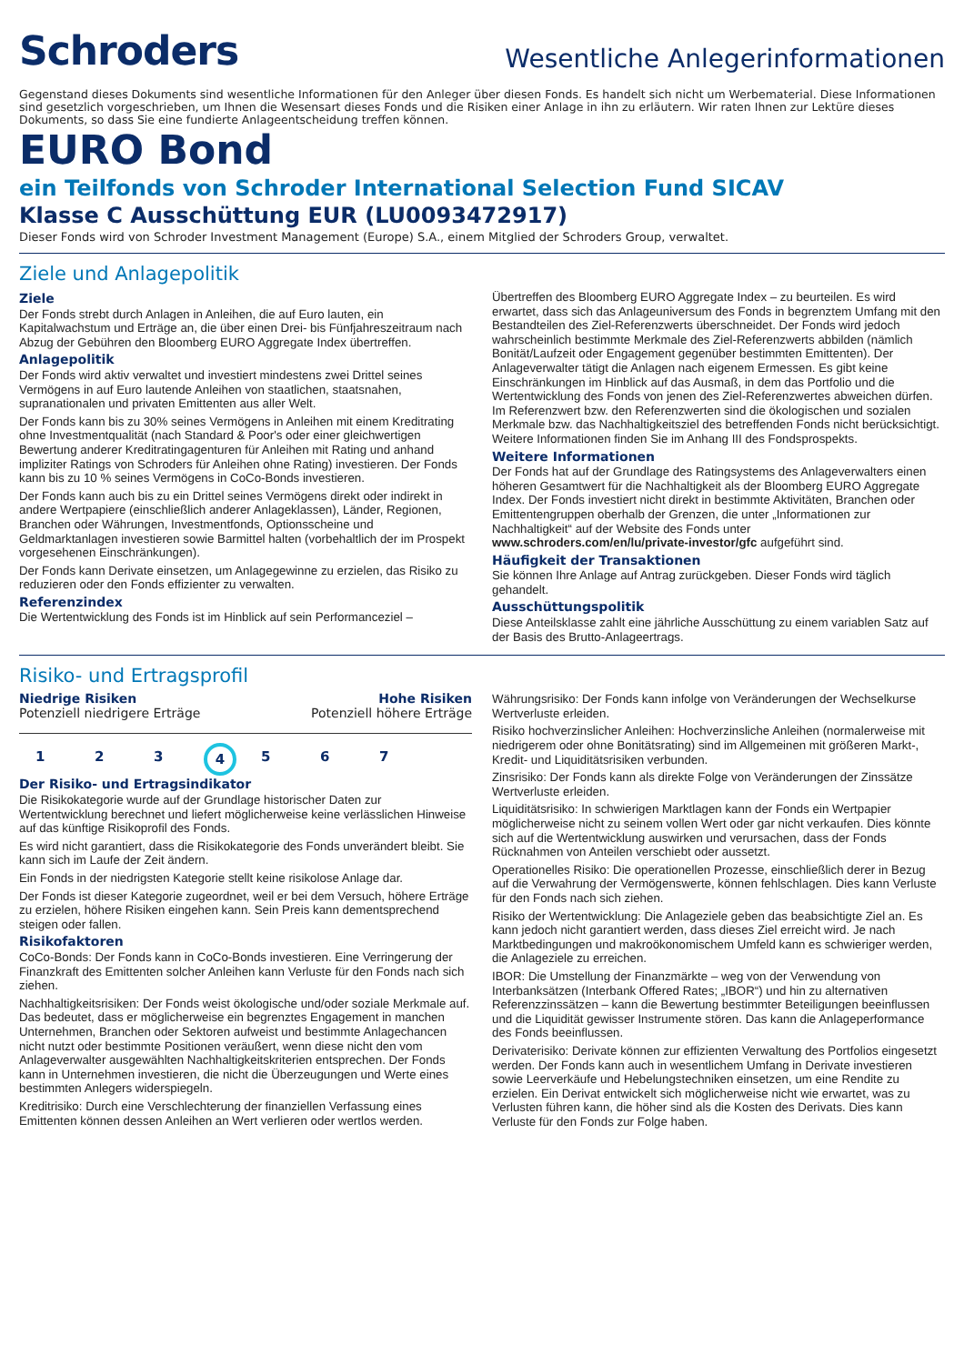Schroders
Wesentliche Anlegerinformationen
Gegenstand dieses Dokuments sind wesentliche Informationen für den Anleger über diesen Fonds. Es handelt sich nicht um Werbematerial. Diese Informationen sind gesetzlich vorgeschrieben, um Ihnen die Wesensart dieses Fonds und die Risiken einer Anlage in ihn zu erläutern. Wir raten Ihnen zur Lektüre dieses Dokuments, so dass Sie eine fundierte Anlageentscheidung treffen können.
EURO Bond
ein Teilfonds von Schroder International Selection Fund SICAV
Klasse C Ausschüttung EUR (LU0093472917)
Dieser Fonds wird von Schroder Investment Management (Europe) S.A., einem Mitglied der Schroders Group, verwaltet.
Ziele und Anlagepolitik
Ziele
Der Fonds strebt durch Anlagen in Anleihen, die auf Euro lauten, ein Kapitalwachstum und Erträge an, die über einen Drei- bis Fünfjahreszeitraum nach Abzug der Gebühren den Bloomberg EURO Aggregate Index übertreffen.
Anlagepolitik
Der Fonds wird aktiv verwaltet und investiert mindestens zwei Drittel seines Vermögens in auf Euro lautende Anleihen von staatlichen, staatsnahen, supranationalen und privaten Emittenten aus aller Welt.
Der Fonds kann bis zu 30% seines Vermögens in Anleihen mit einem Kreditrating ohne Investmentqualität (nach Standard & Poor's oder einer gleichwertigen Bewertung anderer Kreditratingagenturen für Anleihen mit Rating und anhand impliziter Ratings von Schroders für Anleihen ohne Rating) investieren. Der Fonds kann bis zu 10 % seines Vermögens in CoCo-Bonds investieren.
Der Fonds kann auch bis zu ein Drittel seines Vermögens direkt oder indirekt in andere Wertpapiere (einschließlich anderer Anlageklassen), Länder, Regionen, Branchen oder Währungen, Investmentfonds, Optionsscheine und Geldmarktanlagen investieren sowie Barmittel halten (vorbehaltlich der im Prospekt vorgesehenen Einschränkungen).
Der Fonds kann Derivate einsetzen, um Anlagegewinne zu erzielen, das Risiko zu reduzieren oder den Fonds effizienter zu verwalten.
Referenzindex
Die Wertentwicklung des Fonds ist im Hinblick auf sein Performanceziel –
Übertreffen des Bloomberg EURO Aggregate Index – zu beurteilen. Es wird erwartet, dass sich das Anlageuniversum des Fonds in begrenztem Umfang mit den Bestandteilen des Ziel-Referenzwerts überschneidet. Der Fonds wird jedoch wahrscheinlich bestimmte Merkmale des Ziel-Referenzwerts abbilden (nämlich Bonität/Laufzeit oder Engagement gegenüber bestimmten Emittenten). Der Anlageverwalter tätigt die Anlagen nach eigenem Ermessen. Es gibt keine Einschränkungen im Hinblick auf das Ausmaß, in dem das Portfolio und die Wertentwicklung des Fonds von jenen des Ziel-Referenzwertes abweichen dürfen. Im Referenzwert bzw. den Referenzwerten sind die ökologischen und sozialen Merkmale bzw. das Nachhaltigkeitsziel des betreffenden Fonds nicht berücksichtigt. Weitere Informationen finden Sie im Anhang III des Fondsprospekts.
Weitere Informationen
Der Fonds hat auf der Grundlage des Ratingsystems des Anlageverwalters einen höheren Gesamtwert für die Nachhaltigkeit als der Bloomberg EURO Aggregate Index. Der Fonds investiert nicht direkt in bestimmte Aktivitäten, Branchen oder Emittentengruppen oberhalb der Grenzen, die unter „Informationen zur Nachhaltigkeit“ auf der Website des Fonds unter www.schroders.com/en/lu/private-investor/gfc aufgeführt sind.
Häufigkeit der Transaktionen
Sie können Ihre Anlage auf Antrag zurückgeben. Dieser Fonds wird täglich gehandelt.
Ausschüttungspolitik
Diese Anteilsklasse zahlt eine jährliche Ausschüttung zu einem variablen Satz auf der Basis des Brutto-Anlageertrags.
Risiko- und Ertragsprofil
Niedrige Risiken Hohe Risiken
Potenziell niedrigere Erträge Potenziell höhere Erträge
1 2 3 4 5 6 7
Der Risiko- und Ertragsindikator
Die Risikokategorie wurde auf der Grundlage historischer Daten zur Wertentwicklung berechnet und liefert möglicherweise keine verlässlichen Hinweise auf das künftige Risikoprofil des Fonds.
Es wird nicht garantiert, dass die Risikokategorie des Fonds unverändert bleibt. Sie kann sich im Laufe der Zeit ändern.
Ein Fonds in der niedrigsten Kategorie stellt keine risikolose Anlage dar.
Der Fonds ist dieser Kategorie zugeordnet, weil er bei dem Versuch, höhere Erträge zu erzielen, höhere Risiken eingehen kann. Sein Preis kann dementsprechend steigen oder fallen.
Risikofaktoren
CoCo-Bonds: Der Fonds kann in CoCo-Bonds investieren. Eine Verringerung der Finanzkraft des Emittenten solcher Anleihen kann Verluste für den Fonds nach sich ziehen.
Nachhaltigkeitsrisiken: Der Fonds weist ökologische und/oder soziale Merkmale auf. Das bedeutet, dass er möglicherweise ein begrenztes Engagement in manchen Unternehmen, Branchen oder Sektoren aufweist und bestimmte Anlagechancen nicht nutzt oder bestimmte Positionen veräußert, wenn diese nicht den vom Anlageverwalter ausgewählten Nachhaltigkeitskriterien entsprechen. Der Fonds kann in Unternehmen investieren, die nicht die Überzeugungen und Werte eines bestimmten Anlegers widerspiegeln.
Kreditrisiko: Durch eine Verschlechterung der finanziellen Verfassung eines Emittenten können dessen Anleihen an Wert verlieren oder wertlos werden.
Währungsrisiko: Der Fonds kann infolge von Veränderungen der Wechselkurse Wertverluste erleiden.
Risiko hochverzinslicher Anleihen: Hochverzinsliche Anleihen (normalerweise mit niedrigerem oder ohne Bonitätsrating) sind im Allgemeinen mit größeren Markt-, Kredit- und Liquiditätsrisiken verbunden.
Zinsrisiko: Der Fonds kann als direkte Folge von Veränderungen der Zinssätze Wertverluste erleiden.
Liquiditätsrisiko: In schwierigen Marktlagen kann der Fonds ein Wertpapier möglicherweise nicht zu seinem vollen Wert oder gar nicht verkaufen. Dies könnte sich auf die Wertentwicklung auswirken und verursachen, dass der Fonds Rücknahmen von Anteilen verschiebt oder aussetzt.
Operationelles Risiko: Die operationellen Prozesse, einschließlich derer in Bezug auf die Verwahrung der Vermögenswerte, können fehlschlagen. Dies kann Verluste für den Fonds nach sich ziehen.
Risiko der Wertentwicklung: Die Anlageziele geben das beabsichtigte Ziel an. Es kann jedoch nicht garantiert werden, dass dieses Ziel erreicht wird. Je nach Marktbedingungen und makroökonomischem Umfeld kann es schwieriger werden, die Anlageziele zu erreichen.
IBOR: Die Umstellung der Finanzmärkte – weg von der Verwendung von Interbanksätzen (Interbank Offered Rates; „IBOR“) und hin zu alternativen Referenzzinssätzen – kann die Bewertung bestimmter Beteiligungen beeinflussen und die Liquidität gewisser Instrumente stören. Das kann die Anlageperformance des Fonds beeinflussen.
Derivaterisiko: Derivate können zur effizienten Verwaltung des Portfolios eingesetzt werden. Der Fonds kann auch in wesentlichem Umfang in Derivate investieren sowie Leerverkäufe und Hebelungstechniken einsetzen, um eine Rendite zu erzielen. Ein Derivat entwickelt sich möglicherweise nicht wie erwartet, was zu Verlusten führen kann, die höher sind als die Kosten des Derivats. Dies kann Verluste für den Fonds zur Folge haben.